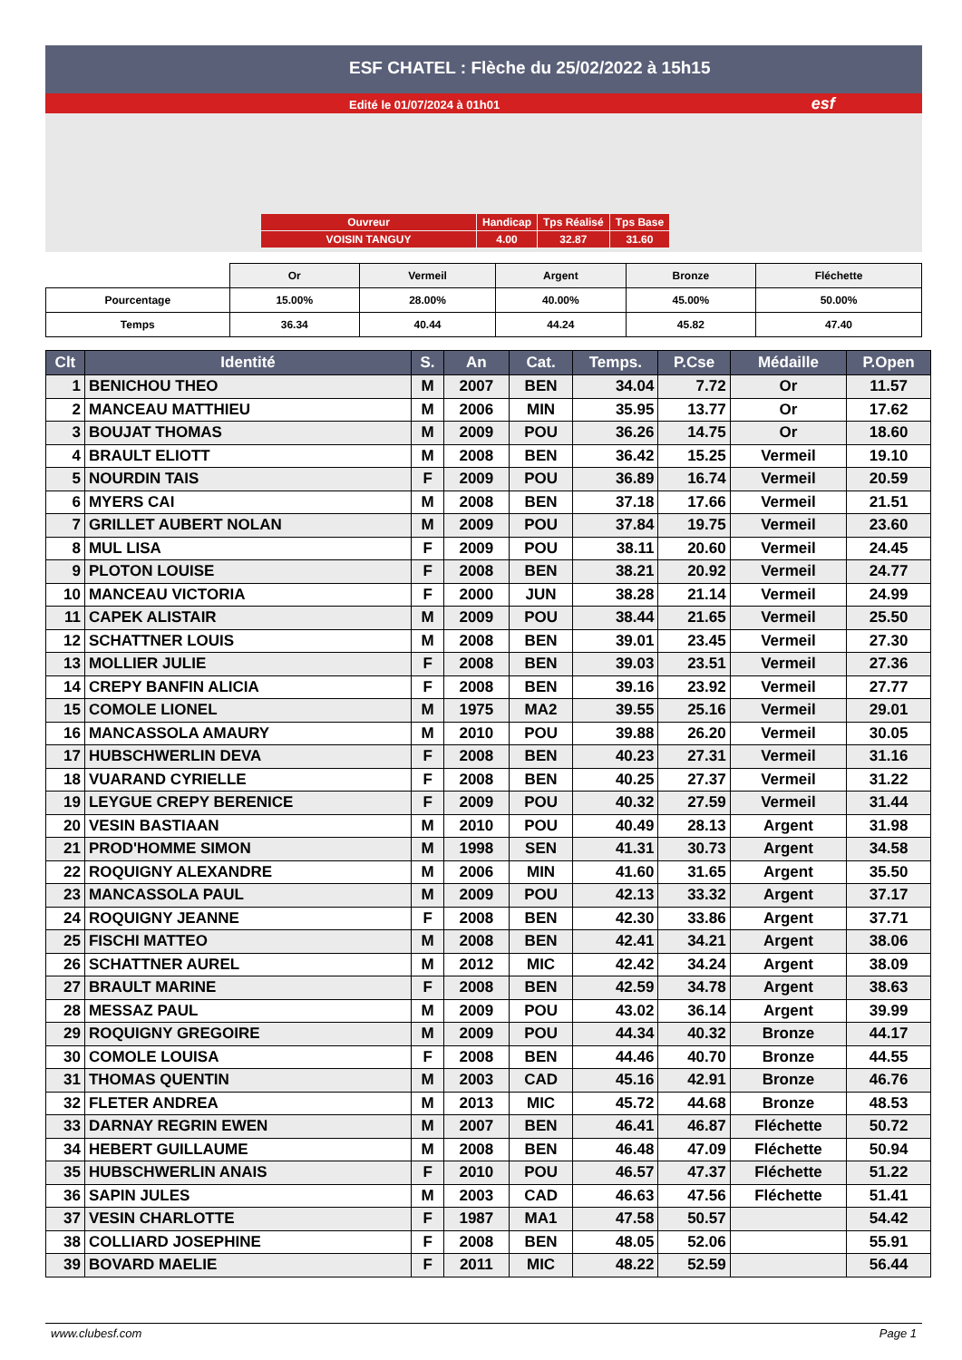ESF CHATEL : Flèche du 25/02/2022 à 15h15
Edité le 01/07/2024 à 01h01 esf
| Ouvreur | Handicap | Tps Réalisé | Tps Base |
| VOISIN TANGUY | 4.00 | 32.87 | 31.60 |
| | Or | Vermeil | Argent | Bronze | Fléchette |
| Pourcentage | 15.00% | 28.00% | 40.00% | 45.00% | 50.00% |
| Temps | 36.34 | 40.44 | 44.24 | 45.82 | 47.40 |
| Clt | Identité | S. | An | Cat. | Temps. | P.Cse | Médaille | P.Open |
| --- | --- | --- | --- | --- | --- | --- | --- | --- |
| 1 | BENICHOU THEO | M | 2007 | BEN | 34.04 | 7.72 | Or | 11.57 |
| 2 | MANCEAU MATTHIEU | M | 2006 | MIN | 35.95 | 13.77 | Or | 17.62 |
| 3 | BOUJAT THOMAS | M | 2009 | POU | 36.26 | 14.75 | Or | 18.60 |
| 4 | BRAULT ELIOTT | M | 2008 | BEN | 36.42 | 15.25 | Vermeil | 19.10 |
| 5 | NOURDIN TAIS | F | 2009 | POU | 36.89 | 16.74 | Vermeil | 20.59 |
| 6 | MYERS CAI | M | 2008 | BEN | 37.18 | 17.66 | Vermeil | 21.51 |
| 7 | GRILLET AUBERT NOLAN | M | 2009 | POU | 37.84 | 19.75 | Vermeil | 23.60 |
| 8 | MUL LISA | F | 2009 | POU | 38.11 | 20.60 | Vermeil | 24.45 |
| 9 | PLOTON LOUISE | F | 2008 | BEN | 38.21 | 20.92 | Vermeil | 24.77 |
| 10 | MANCEAU VICTORIA | F | 2000 | JUN | 38.28 | 21.14 | Vermeil | 24.99 |
| 11 | CAPEK ALISTAIR | M | 2009 | POU | 38.44 | 21.65 | Vermeil | 25.50 |
| 12 | SCHATTNER LOUIS | M | 2008 | BEN | 39.01 | 23.45 | Vermeil | 27.30 |
| 13 | MOLLIER JULIE | F | 2008 | BEN | 39.03 | 23.51 | Vermeil | 27.36 |
| 14 | CREPY BANFIN ALICIA | F | 2008 | BEN | 39.16 | 23.92 | Vermeil | 27.77 |
| 15 | COMOLE LIONEL | M | 1975 | MA2 | 39.55 | 25.16 | Vermeil | 29.01 |
| 16 | MANCASSOLA AMAURY | M | 2010 | POU | 39.88 | 26.20 | Vermeil | 30.05 |
| 17 | HUBSCHWERLIN DEVA | F | 2008 | BEN | 40.23 | 27.31 | Vermeil | 31.16 |
| 18 | VUARAND CYRIELLE | F | 2008 | BEN | 40.25 | 27.37 | Vermeil | 31.22 |
| 19 | LEYGUE CREPY BERENICE | F | 2009 | POU | 40.32 | 27.59 | Vermeil | 31.44 |
| 20 | VESIN BASTIAAN | M | 2010 | POU | 40.49 | 28.13 | Argent | 31.98 |
| 21 | PROD'HOMME SIMON | M | 1998 | SEN | 41.31 | 30.73 | Argent | 34.58 |
| 22 | ROQUIGNY ALEXANDRE | M | 2006 | MIN | 41.60 | 31.65 | Argent | 35.50 |
| 23 | MANCASSOLA PAUL | M | 2009 | POU | 42.13 | 33.32 | Argent | 37.17 |
| 24 | ROQUIGNY JEANNE | F | 2008 | BEN | 42.30 | 33.86 | Argent | 37.71 |
| 25 | FISCHI MATTEO | M | 2008 | BEN | 42.41 | 34.21 | Argent | 38.06 |
| 26 | SCHATTNER AUREL | M | 2012 | MIC | 42.42 | 34.24 | Argent | 38.09 |
| 27 | BRAULT MARINE | F | 2008 | BEN | 42.59 | 34.78 | Argent | 38.63 |
| 28 | MESSAZ PAUL | M | 2009 | POU | 43.02 | 36.14 | Argent | 39.99 |
| 29 | ROQUIGNY GREGOIRE | M | 2009 | POU | 44.34 | 40.32 | Bronze | 44.17 |
| 30 | COMOLE LOUISA | F | 2008 | BEN | 44.46 | 40.70 | Bronze | 44.55 |
| 31 | THOMAS QUENTIN | M | 2003 | CAD | 45.16 | 42.91 | Bronze | 46.76 |
| 32 | FLETER ANDREA | M | 2013 | MIC | 45.72 | 44.68 | Bronze | 48.53 |
| 33 | DARNAY REGRIN EWEN | M | 2007 | BEN | 46.41 | 46.87 | Fléchette | 50.72 |
| 34 | HEBERT GUILLAUME | M | 2008 | BEN | 46.48 | 47.09 | Fléchette | 50.94 |
| 35 | HUBSCHWERLIN ANAIS | F | 2010 | POU | 46.57 | 47.37 | Fléchette | 51.22 |
| 36 | SAPIN JULES | M | 2003 | CAD | 46.63 | 47.56 | Fléchette | 51.41 |
| 37 | VESIN CHARLOTTE | F | 1987 | MA1 | 47.58 | 50.57 | | 54.42 |
| 38 | COLLIARD JOSEPHINE | F | 2008 | BEN | 48.05 | 52.06 | | 55.91 |
| 39 | BOVARD MAELIE | F | 2011 | MIC | 48.22 | 52.59 | | 56.44 |
www.clubesf.com Page 1